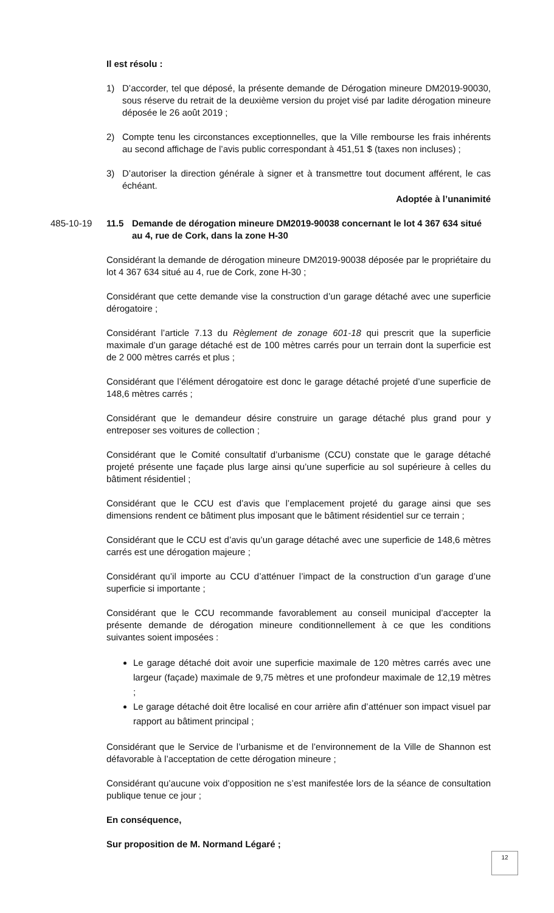Il est résolu :
1) D’accorder, tel que déposé, la présente demande de Dérogation mineure DM2019-90030, sous réserve du retrait de la deuxième version du projet visé par ladite dérogation mineure déposée le 26 août 2019 ;
2) Compte tenu les circonstances exceptionnelles, que la Ville rembourse les frais inhérents au second affichage de l’avis public correspondant à 451,51 $ (taxes non incluses) ;
3) D’autoriser la direction générale à signer et à transmettre tout document afférent, le cas échéant.
Adoptée à l’unanimité
485-10-19 11.5 Demande de dérogation mineure DM2019-90038 concernant le lot 4 367 634 situé au 4, rue de Cork, dans la zone H-30
Considérant la demande de dérogation mineure DM2019-90038 déposée par le propriétaire du lot 4 367 634 situé au 4, rue de Cork, zone H-30 ;
Considérant que cette demande vise la construction d’un garage détaché avec une superficie dérogatoire ;
Considérant l’article 7.13 du Règlement de zonage 601-18 qui prescrit que la superficie maximale d’un garage détaché est de 100 mètres carrés pour un terrain dont la superficie est de 2 000 mètres carrés et plus ;
Considérant que l’élément dérogatoire est donc le garage détaché projeté d’une superficie de 148,6 mètres carrés ;
Considérant que le demandeur désire construire un garage détaché plus grand pour y entreposer ses voitures de collection ;
Considérant que le Comité consultatif d’urbanisme (CCU) constate que le garage détaché projeté présente une façade plus large ainsi qu’une superficie au sol supérieure à celles du bâtiment résidentiel ;
Considérant que le CCU est d’avis que l’emplacement projeté du garage ainsi que ses dimensions rendent ce bâtiment plus imposant que le bâtiment résidentiel sur ce terrain ;
Considérant que le CCU est d’avis qu’un garage détaché avec une superficie de 148,6 mètres carrés est une dérogation majeure ;
Considérant qu’il importe au CCU d’atténuer l’impact de la construction d’un garage d’une superficie si importante ;
Considérant que le CCU recommande favorablement au conseil municipal d’accepter la présente demande de dérogation mineure conditionnellement à ce que les conditions suivantes soient imposées :
Le garage détaché doit avoir une superficie maximale de 120 mètres carrés avec une largeur (façade) maximale de 9,75 mètres et une profondeur maximale de 12,19 mètres ;
Le garage détaché doit être localisé en cour arrière afin d’atténuer son impact visuel par rapport au bâtiment principal ;
Considérant que le Service de l’urbanisme et de l’environnement de la Ville de Shannon est défavorable à l’acceptation de cette dérogation mineure ;
Considérant qu’aucune voix d’opposition ne s’est manifestée lors de la séance de consultation publique tenue ce jour ;
En conséquence,
Sur proposition de M. Normand Légaré ;
12